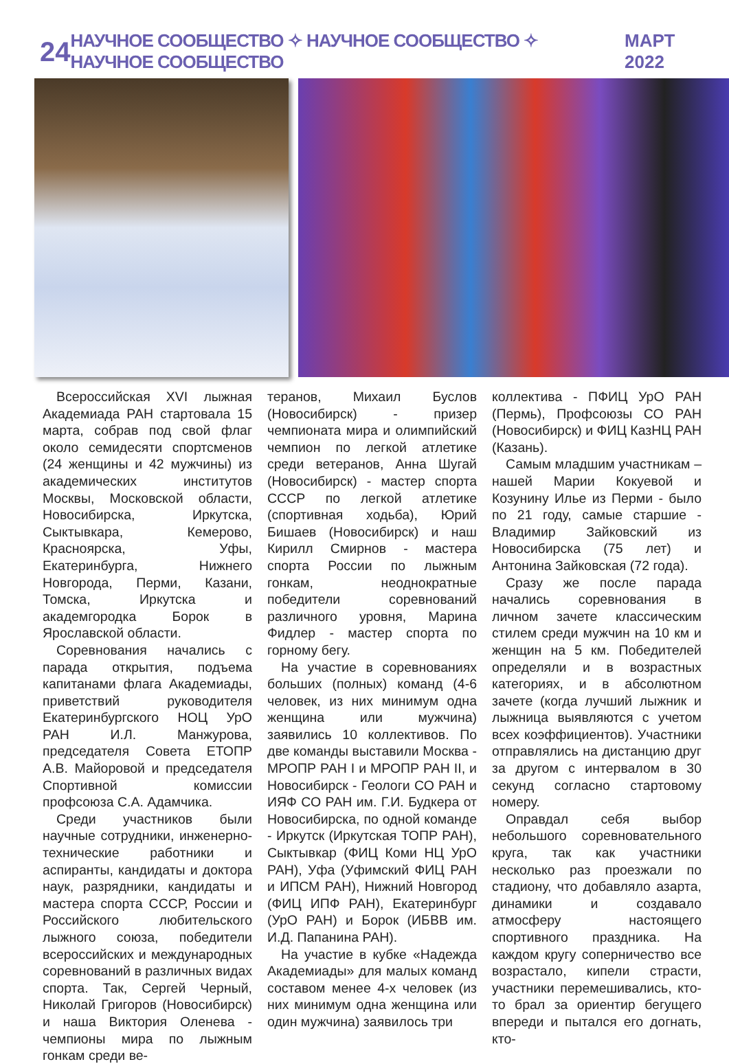24 НАУЧНОЕ СООБЩЕСТВО ✧ НАУЧНОЕ СООБЩЕСТВО ✧ НАУЧНОЕ СООБЩЕСТВО МАРТ 2022
Всероссийская XVI лыжная Академиада РАН стартовала 15 марта, собрав под свой флаг около семидесяти спортсменов (24 женщины и 42 мужчины) из академических институтов Москвы, Московской области, Новосибирска, Иркутска, Сыктывкара, Кемерово, Красноярска, Уфы, Екатеринбурга, Нижнего Новгорода, Перми, Казани, Томска, Иркутска и академгородка Борок в Ярославской области.
Соревнования начались с парада открытия, подъема капитанами флага Академиады, приветствий руководителя Екатеринбургского НОЦ УрО РАН И.Л. Манжурова, председателя Совета ЕТОПР А.В. Майоровой и председателя Спортивной комиссии профсоюза С.А. Адамчика.
Среди участников были научные сотрудники, инженерно-технические работники и аспиранты, кандидаты и доктора наук, разрядники, кандидаты и мастера спорта СССР, России и Российского любительского лыжного союза, победители всероссийских и международных соревнований в различных видах спорта. Так, Сергей Черный, Николай Григоров (Новосибирск) и наша Виктория Оленева - чемпионы мира по лыжным гонкам среди ве-
теранов, Михаил Буслов (Новосибирск) - призер чемпионата мира и олимпийский чемпион по легкой атлетике среди ветеранов, Анна Шугай (Новосибирск) - мастер спорта СССР по легкой атлетике (спортивная ходьба), Юрий Бишаев (Новосибирск) и наш Кирилл Смирнов - мастера спорта России по лыжным гонкам, неоднократные победители соревнований различного уровня, Марина Фидлер - мастер спорта по горному бегу.
На участие в соревнованиях больших (полных) команд (4-6 человек, из них минимум одна женщина или мужчина) заявились 10 коллективов. По две команды выставили Москва - МРОПР РАН I и МРОПР РАН II, и Новосибирск - Геологи СО РАН и ИЯФ СО РАН им. Г.И. Будкера от Новосибирска, по одной команде - Иркутск (Иркутская ТОПР РАН), Сыктывкар (ФИЦ Коми НЦ УрО РАН), Уфа (Уфимский ФИЦ РАН и ИПСМ РАН), Нижний Новгород (ФИЦ ИПФ РАН), Екатеринбург (УрО РАН) и Борок (ИБВВ им. И.Д. Папанина РАН).
На участие в кубке «Надежда Академиады» для малых команд составом менее 4-х человек (из них минимум одна женщина или один мужчина) заявилось три
коллектива - ПФИЦ УрО РАН (Пермь), Профсоюзы СО РАН (Новосибирск) и ФИЦ КазНЦ РАН (Казань).
Самым младшим участникам – нашей Марии Кокуевой и Козунину Илье из Перми - было по 21 году, самые старшие - Владимир Зайковский из Новосибирска (75 лет) и Антонина Зайковская (72 года).
Сразу же после парада начались соревнования в личном зачете классическим стилем среди мужчин на 10 км и женщин на 5 км. Победителей определяли и в возрастных категориях, и в абсолютном зачете (когда лучший лыжник и лыжница выявляются с учетом всех коэффициентов). Участники отправлялись на дистанцию друг за другом с интервалом в 30 секунд согласно стартовому номеру.
Оправдал себя выбор небольшого соревновательного круга, так как участники несколько раз проезжали по стадиону, что добавляло азарта, динамики и создавало атмосферу настоящего спортивного праздника. На каждом кругу соперничество все возрастало, кипели страсти, участники перемешивались, кто-то брал за ориентир бегущего впереди и пытался его догнать, кто-